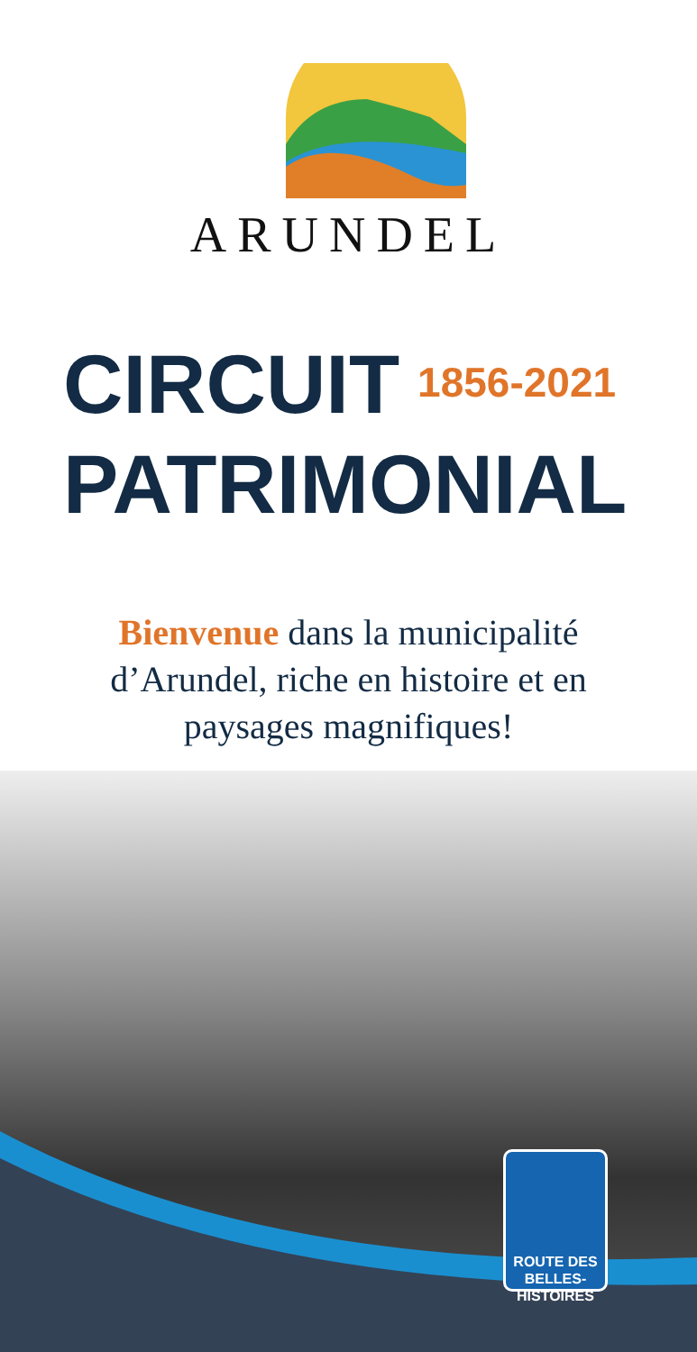ARUNDEL
CIRCUIT 1856-2021
PATRIMONIAL
Bienvenue dans la municipalité d’Arundel, riche en histoire et en paysages magnifiques!
ROUTE DES
BELLES-HISTOIRES